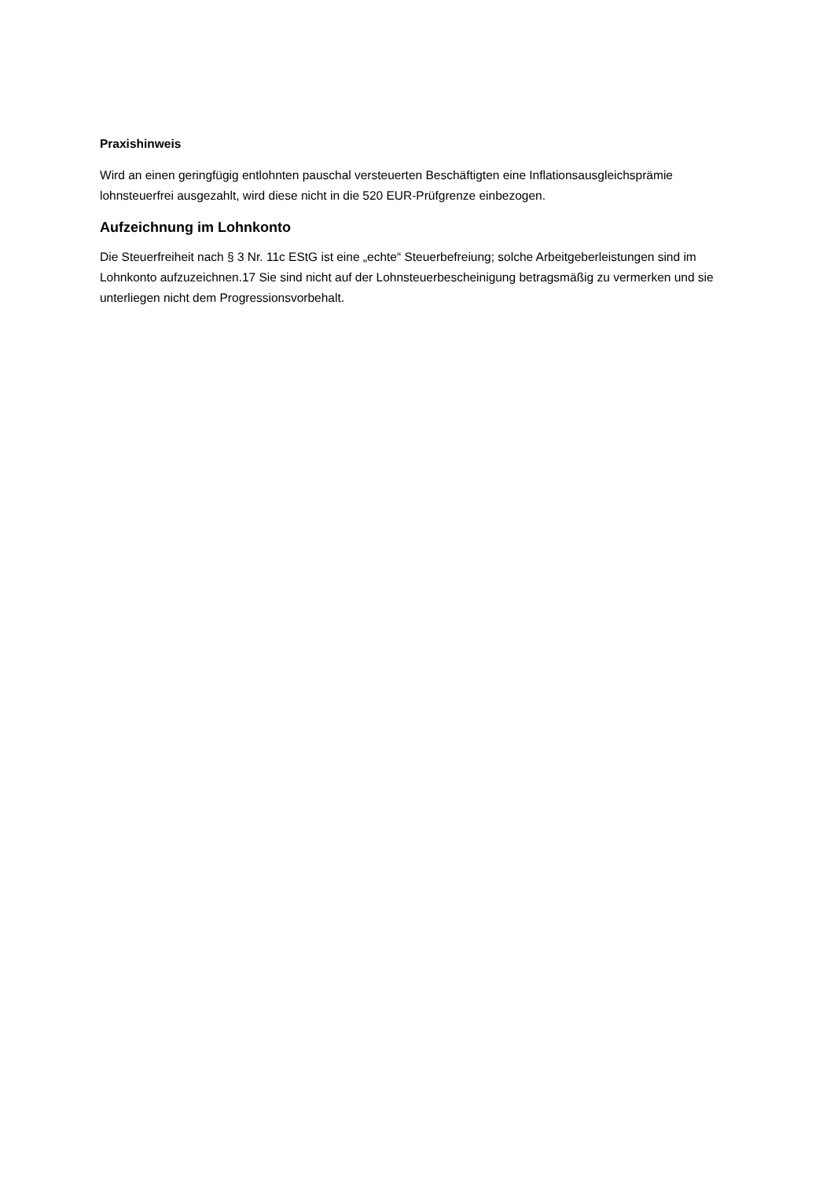Praxishinweis
Wird an einen geringfügig entlohnten pauschal versteuerten Beschäftigten eine Inflationsausgleichsprämie lohnsteuerfrei ausgezahlt, wird diese nicht in die 520 EUR-Prüfgrenze einbezogen.
Aufzeichnung im Lohnkonto
Die Steuerfreiheit nach § 3 Nr. 11c EStG ist eine „echte“ Steuerbefreiung; solche Arbeitgeberleistungen sind im Lohnkonto aufzuzeichnen.17 Sie sind nicht auf der Lohnsteuerbescheinigung betragsmäßig zu vermerken und sie unterliegen nicht dem Progressionsvorbehalt.